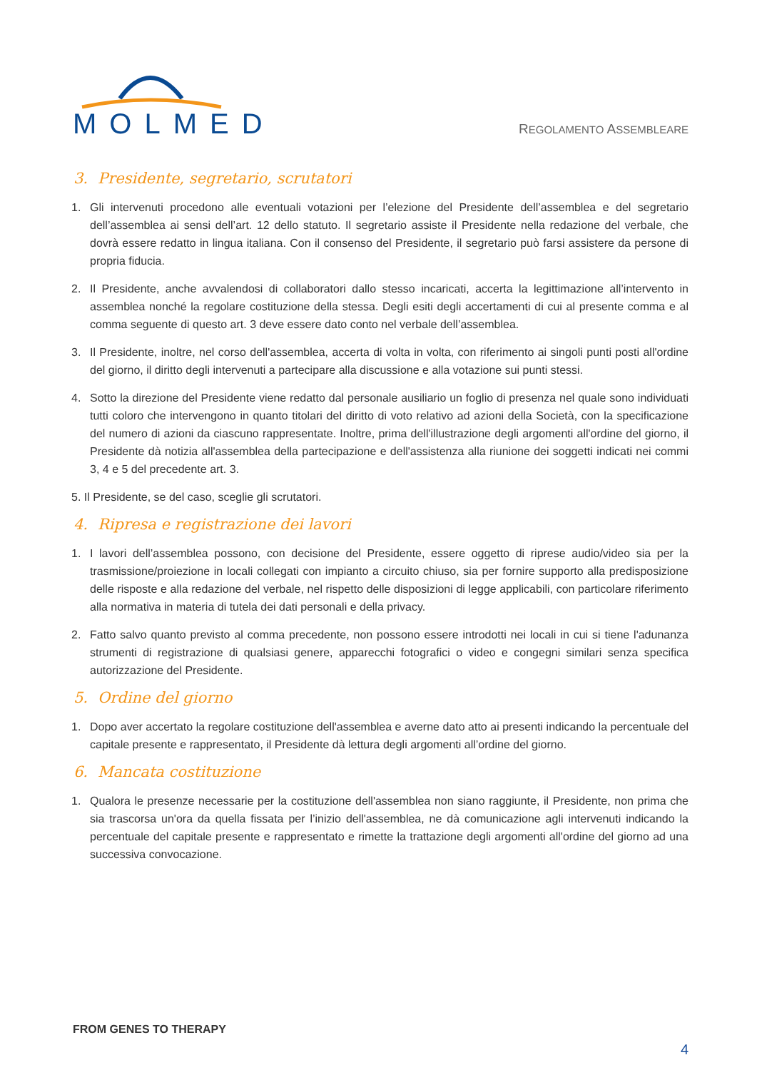MOLMED
REGOLAMENTO ASSEMBLEARE
3. Presidente, segretario, scrutatori
1. Gli intervenuti procedono alle eventuali votazioni per l’elezione del Presidente dell’assemblea e del segretario dell’assemblea ai sensi dell’art. 12 dello statuto. Il segretario assiste il Presidente nella redazione del verbale, che dovrà essere redatto in lingua italiana. Con il consenso del Presidente, il segretario può farsi assistere da persone di propria fiducia.
2. Il Presidente, anche avvalendosi di collaboratori dallo stesso incaricati, accerta la legittimazione all’intervento in assemblea nonché la regolare costituzione della stessa. Degli esiti degli accertamenti di cui al presente comma e al comma seguente di questo art. 3 deve essere dato conto nel verbale dell’assemblea.
3. Il Presidente, inoltre, nel corso dell'assemblea, accerta di volta in volta, con riferimento ai singoli punti posti all'ordine del giorno, il diritto degli intervenuti a partecipare alla discussione e alla votazione sui punti stessi.
4. Sotto la direzione del Presidente viene redatto dal personale ausiliario un foglio di presenza nel quale sono individuati tutti coloro che intervengono in quanto titolari del diritto di voto relativo ad azioni della Società, con la specificazione del numero di azioni da ciascuno rappresentate. Inoltre, prima dell'illustrazione degli argomenti all'ordine del giorno, il Presidente dà notizia all'assemblea della partecipazione e dell'assistenza alla riunione dei soggetti indicati nei commi 3, 4 e 5 del precedente art. 3.
5. Il Presidente, se del caso, sceglie gli scrutatori.
4. Ripresa e registrazione dei lavori
1. I lavori dell’assemblea possono, con decisione del Presidente, essere oggetto di riprese audio/video sia per la trasmissione/proiezione in locali collegati con impianto a circuito chiuso, sia per fornire supporto alla predisposizione delle risposte e alla redazione del verbale, nel rispetto delle disposizioni di legge applicabili, con particolare riferimento alla normativa in materia di tutela dei dati personali e della privacy.
2. Fatto salvo quanto previsto al comma precedente, non possono essere introdotti nei locali in cui si tiene l'adunanza strumenti di registrazione di qualsiasi genere, apparecchi fotografici o video e congegni similari senza specifica autorizzazione del Presidente.
5. Ordine del giorno
1. Dopo aver accertato la regolare costituzione dell'assemblea e averne dato atto ai presenti indicando la percentuale del capitale presente e rappresentato, il Presidente dà lettura degli argomenti all’ordine del giorno.
6. Mancata costituzione
1. Qualora le presenze necessarie per la costituzione dell'assemblea non siano raggiunte, il Presidente, non prima che sia trascorsa un'ora da quella fissata per l’inizio dell'assemblea, ne dà comunicazione agli intervenuti indicando la percentuale del capitale presente e rappresentato e rimette la trattazione degli argomenti all'ordine del giorno ad una successiva convocazione.
FROM GENES TO THERAPY
4